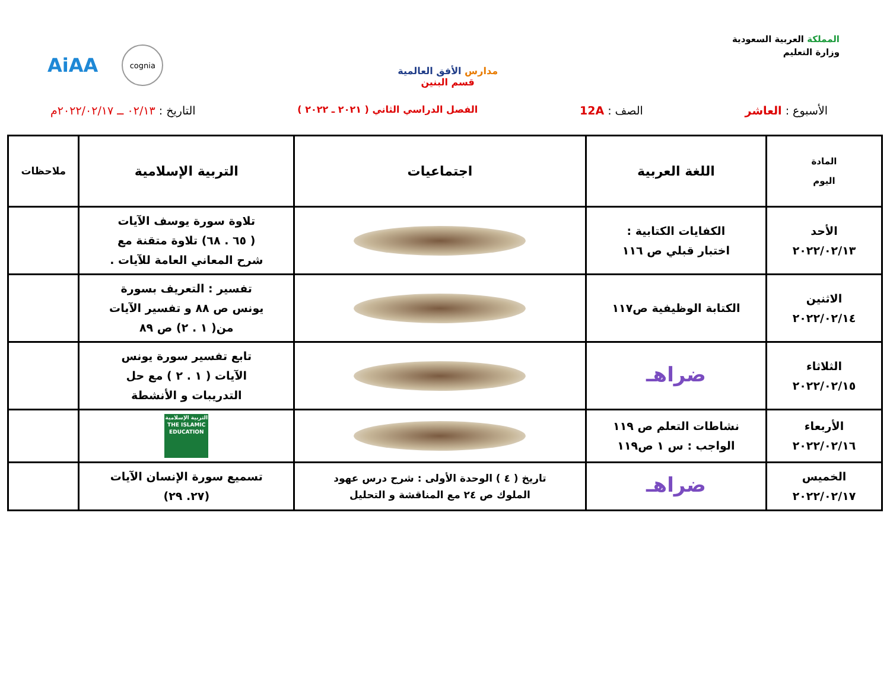المملكة العربية السعودية
وزارة التعليم
مدارس الأفق العالمية
قسم البنين
AiAA cognia
الأسبوع : العاشر الصف : 12A الفصل الدراسي الثاني ( ٢٠٢١ ـ ٢٠٢٢ ) التاريخ : ٠٢/١٣ ــ ٢٠٢٢/٠٢/١٧م
| المادة اليوم | اللغة العربية | اجتماعيات | التربية الإسلامية | ملاحظات |
| --- | --- | --- | --- | --- |
| الأحد ٢٠٢٢/٠٢/١٣ | الكفايات الكتابية : اختبار قبلي ص ١١٦ | | تلاوة سورة يوسف الآيات ( ٦٥ . ٦٨) تلاوة متقنة مع شرح المعاني العامة للآيات . | |
| الاثنين ٢٠٢٢/٠٢/١٤ | الكتابة الوظيفية ص١١٧ | | تفسير : التعريف بسورة يونس ص ٨٨ و تفسير الآيات من( ١ . ٢) ص ٨٩ | |
| الثلاثاء ٢٠٢٢/٠٢/١٥ | ضراهـ | | تابع تفسير سورة يونس الآيات ( ١ . ٢ ) مع حل التدريبات و الأنشطة | |
| الأربعاء ٢٠٢٢/٠٢/١٦ | نشاطات التعلم ص ١١٩ الواجب : س ١ ص١١٩ | | التربية الإسلامية THE ISLAMIC EDUCATION | |
| الخميس ٢٠٢٢/٠٢/١٧ | ضراهـ | تاريخ ( ٤ ) الوحدة الأولى : شرح درس عهود الملوك ص ٢٤ مع المناقشة و التحليل | تسميع سورة الإنسان الآيات (٢٧. ٢٩) | |